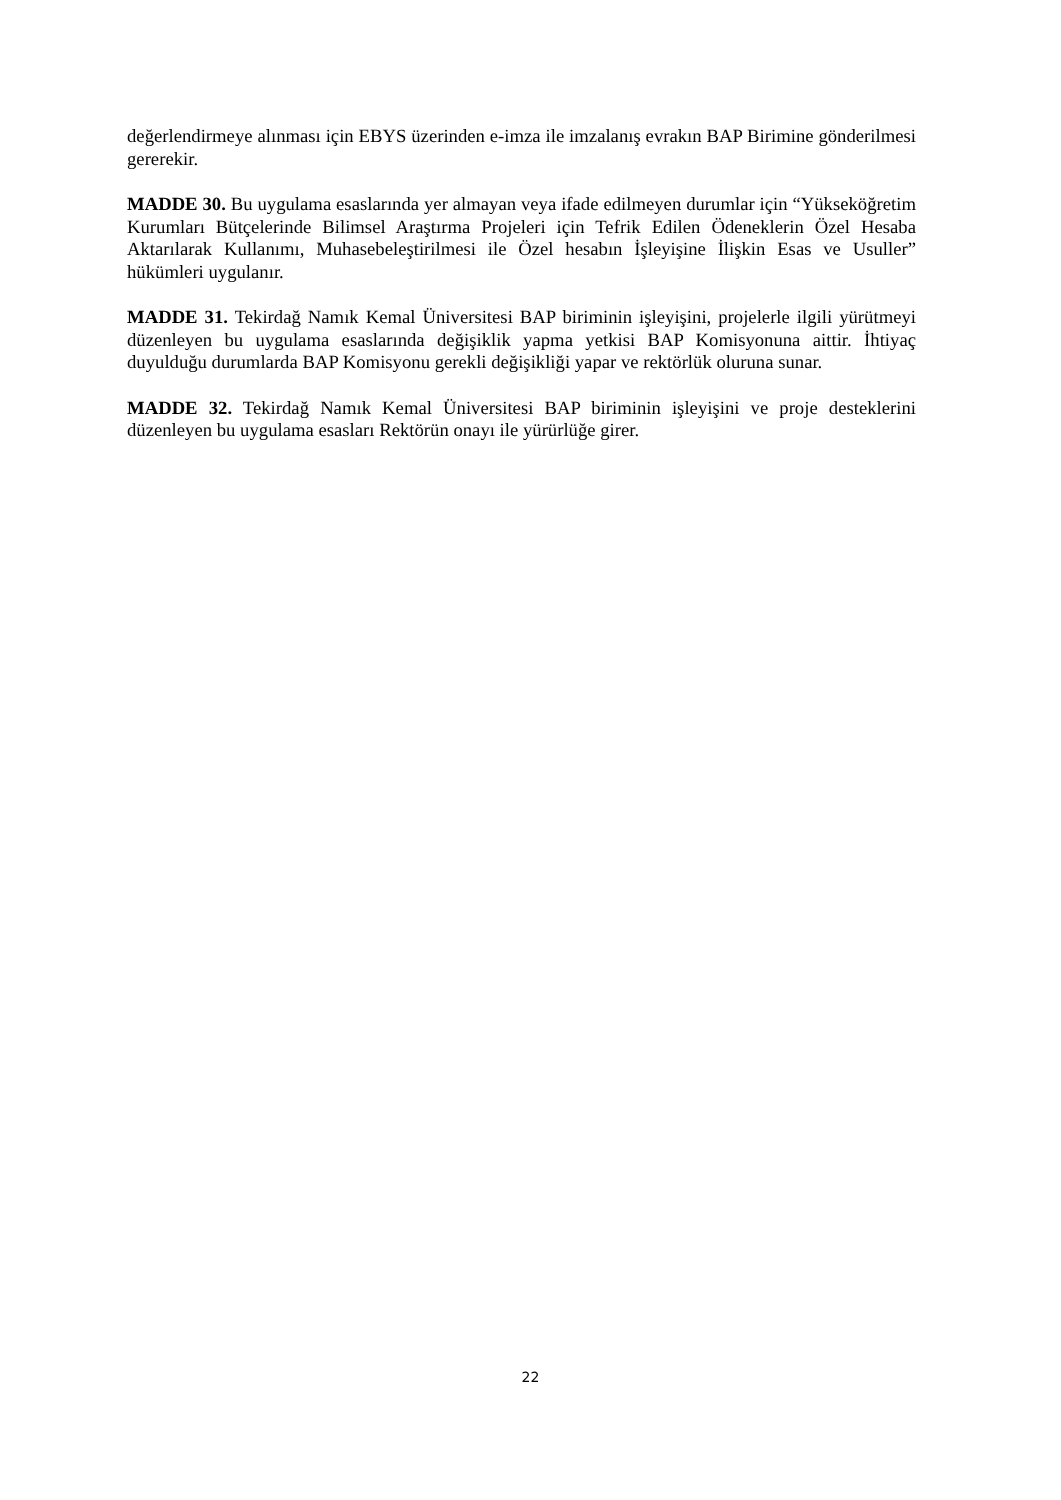değerlendirmeye alınması için EBYS üzerinden e-imza ile imzalanış evrakın BAP Birimine gönderilmesi gererekir.
MADDE 30. Bu uygulama esaslarında yer almayan veya ifade edilmeyen durumlar için “Yükseköğretim Kurumları Bütçelerinde Bilimsel Araştırma Projeleri için Tefrik Edilen Ödeneklerin Özel Hesaba Aktarılarak Kullanımı, Muhasebeleştirilmesi ile Özel hesabın İşleyişine İlişkin Esas ve Usuller” hükümleri uygulanır.
MADDE 31. Tekirdağ Namık Kemal Üniversitesi BAP biriminin işleyişini, projelerle ilgili yürütmeyi düzenleyen bu uygulama esaslarında değişiklik yapma yetkisi BAP Komisyonuna aittir. İhtiyaç duyulduğu durumlarda BAP Komisyonu gerekli değişikliği yapar ve rektörlük oluruna sunar.
MADDE 32. Tekirdağ Namık Kemal Üniversitesi BAP biriminin işleyişini ve proje desteklerini düzenleyen bu uygulama esasları Rektörün onayı ile yürürlüğe girer.
22